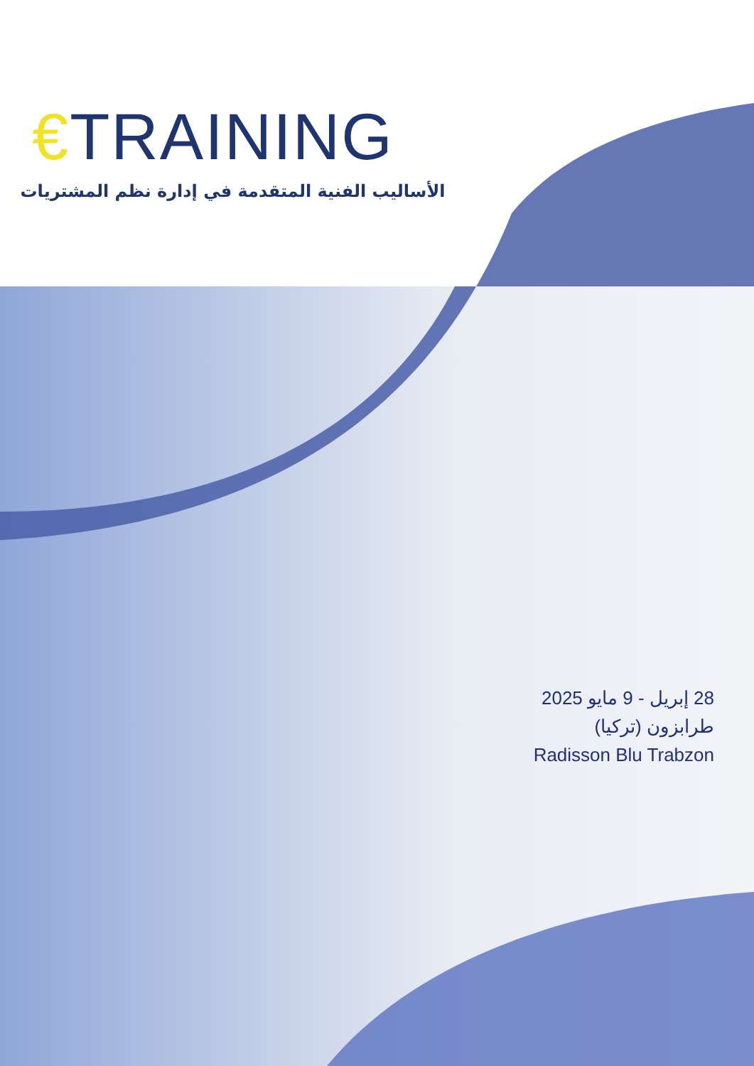€TRAINING
الأساليب الفنية المتقدمة في إدارة نظم المشتريات
28 إبريل - 9 مايو 2025
طرابزون (تركيا)
Radisson Blu Trabzon